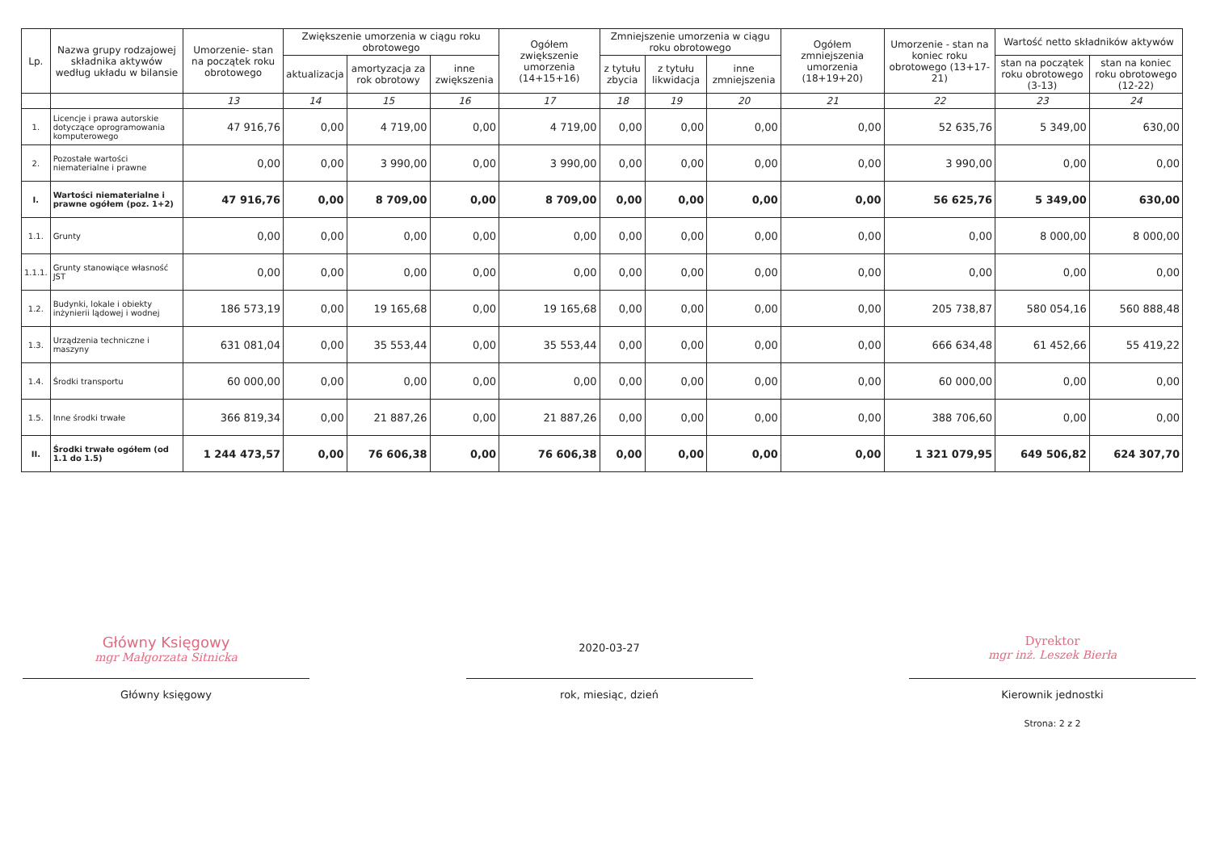| Lp. | Nazwa grupy rodzajowej składnika aktywów według układu w bilansie | Umorzenie- stan na początek roku obrotowego | Zwiększenie umorzenia w ciągu roku obrotowego | | | Ogółem zwiększenie umorzenia (14+15+16) | Zmniejszenie umorzenia w ciągu roku obrotowego | | | Ogółem zmniejszenia umorzenia (18+19+20) | Umorzenie - stan na koniec roku obrotowego (13+17-21) | Wartość netto składników aktywów | |
| --- | --- | --- | --- | --- | --- | --- | --- | --- | --- | --- | --- | --- | --- |
| | | | aktualizacja | amortyzacja za rok obrotowy | inne zwiększenia | | z tytułu zbycia | z tytułu likwidacja | inne zmniejszenia | | | stan na początek roku obrotowego (3-13) | stan na koniec roku obrotowego (12-22) |
| | | 13 | 14 | 15 | 16 | 17 | 18 | 19 | 20 | 21 | 22 | 23 | 24 |
| 1. | Licencje i prawa autorskie dotyczące oprogramowania komputerowego | 47 916,76 | 0,00 | 4 719,00 | 0,00 | 4 719,00 | 0,00 | 0,00 | 0,00 | 0,00 | 52 635,76 | 5 349,00 | 630,00 |
| 2. | Pozostałe wartości niematerialne i prawne | 0,00 | 0,00 | 3 990,00 | 0,00 | 3 990,00 | 0,00 | 0,00 | 0,00 | 0,00 | 3 990,00 | 0,00 | 0,00 |
| I. | Wartości niematerialne i prawne ogółem (poz. 1+2) | 47 916,76 | 0,00 | 8 709,00 | 0,00 | 8 709,00 | 0,00 | 0,00 | 0,00 | 0,00 | 56 625,76 | 5 349,00 | 630,00 |
| 1.1. | Grunty | 0,00 | 0,00 | 0,00 | 0,00 | 0,00 | 0,00 | 0,00 | 0,00 | 0,00 | 0,00 | 8 000,00 | 8 000,00 |
| 1.1.1. | Grunty stanowiące własność JST | 0,00 | 0,00 | 0,00 | 0,00 | 0,00 | 0,00 | 0,00 | 0,00 | 0,00 | 0,00 | 0,00 | 0,00 |
| 1.2. | Budynki, lokale i obiekty inżynierii lądowej i wodnej | 186 573,19 | 0,00 | 19 165,68 | 0,00 | 19 165,68 | 0,00 | 0,00 | 0,00 | 0,00 | 205 738,87 | 580 054,16 | 560 888,48 |
| 1.3. | Urządzenia techniczne i maszyny | 631 081,04 | 0,00 | 35 553,44 | 0,00 | 35 553,44 | 0,00 | 0,00 | 0,00 | 0,00 | 666 634,48 | 61 452,66 | 55 419,22 |
| 1.4. | Środki transportu | 60 000,00 | 0,00 | 0,00 | 0,00 | 0,00 | 0,00 | 0,00 | 0,00 | 0,00 | 60 000,00 | 0,00 | 0,00 |
| 1.5. | Inne środki trwałe | 366 819,34 | 0,00 | 21 887,26 | 0,00 | 21 887,26 | 0,00 | 0,00 | 0,00 | 0,00 | 388 706,60 | 0,00 | 0,00 |
| II. | Środki trwałe ogółem (od 1.1 do 1.5) | 1 244 473,57 | 0,00 | 76 606,38 | 0,00 | 76 606,38 | 0,00 | 0,00 | 0,00 | 0,00 | 1 321 079,95 | 649 506,82 | 624 307,70 |
Główny Księgowy
mgr Małgorzata Sitnicka
Główny księgowy
2020-03-27
rok, miesiąc, dzień
Dyrektor
mgr inż. Leszek Bierła
Kierownik jednostki
Strona: 2 z 2